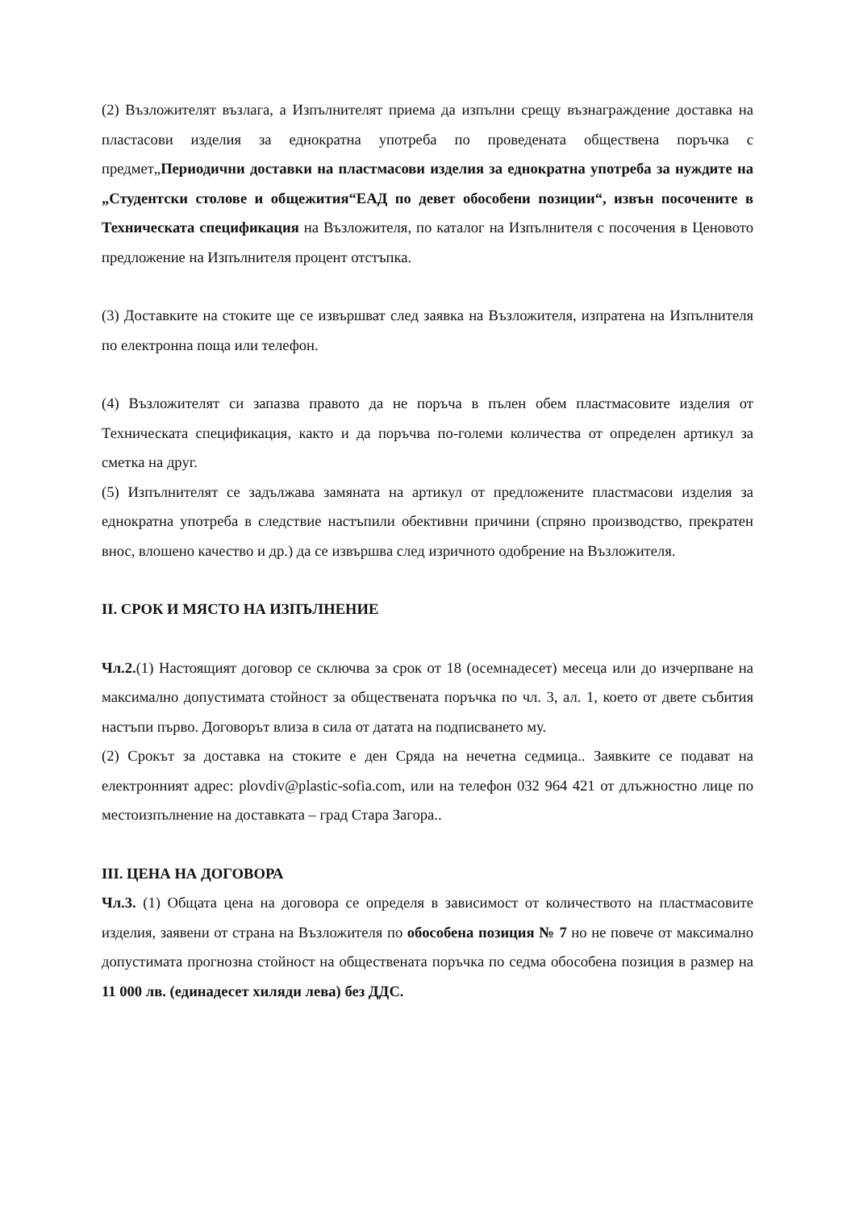(2) Възложителят възлага, а Изпълнителят приема да изпълни срещу възнаграждение доставка на пластасови изделия за еднократна употреба по проведената обществена поръчка с предмет„Периодични доставки на пластмасови изделия за еднократна употреба за нуждите на „Студентски столове и общежития“ЕАД по девет обособени позиции“, извън посочените в Техническата спецификация на Възложителя, по каталог на Изпълнителя с посочения в Ценовото предложение на Изпълнителя процент отстъпка.
(3) Доставките на стоките ще се извършват след заявка на Възложителя, изпратена на Изпълнителя по електронна поща или телефон.
(4) Възложителят си запазва правото да не поръча в пълен обем пластмасовите изделия от Техническата спецификация, както и да поръчва по-големи количества от определен артикул за сметка на друг.
(5) Изпълнителят се задължава замяната на артикул от предложените пластмасови изделия за еднократна употреба в следствие настъпили обективни причини (спряно производство, прекратен внос, влошено качество и др.) да се извършва след изричното одобрение на Възложителя.
II. СРОК И МЯСТО НА ИЗПЪЛНЕНИЕ
Чл.2.(1) Настоящият договор се сключва за срок от 18 (осемнадесет) месеца или до изчерпване на максимално допустимата стойност за обществената поръчка по чл. 3, ал. 1, което от двете събития настъпи първо. Договорът влиза в сила от датата на подписването му.
(2) Срокът за доставка на стоките е ден Сряда на нечетна седмица.. Заявките се подават на електронният адрес: plovdiv@plastic-sofia.com, или на телефон 032 964 421 от длъжностно лице по местоизпълнение на доставката – град Стара Загора..
III. ЦЕНА НА ДОГОВОРА
Чл.3. (1) Общата цена на договора се определя в зависимост от количеството на пластмасовите изделия, заявени от страна на Възложителя по обособена позиция № 7 но не повече от максимално допустимата прогнозна стойност на обществената поръчка по седма обособена позиция в размер на 11 000 лв. (единадесет хиляди лева) без ДДС.